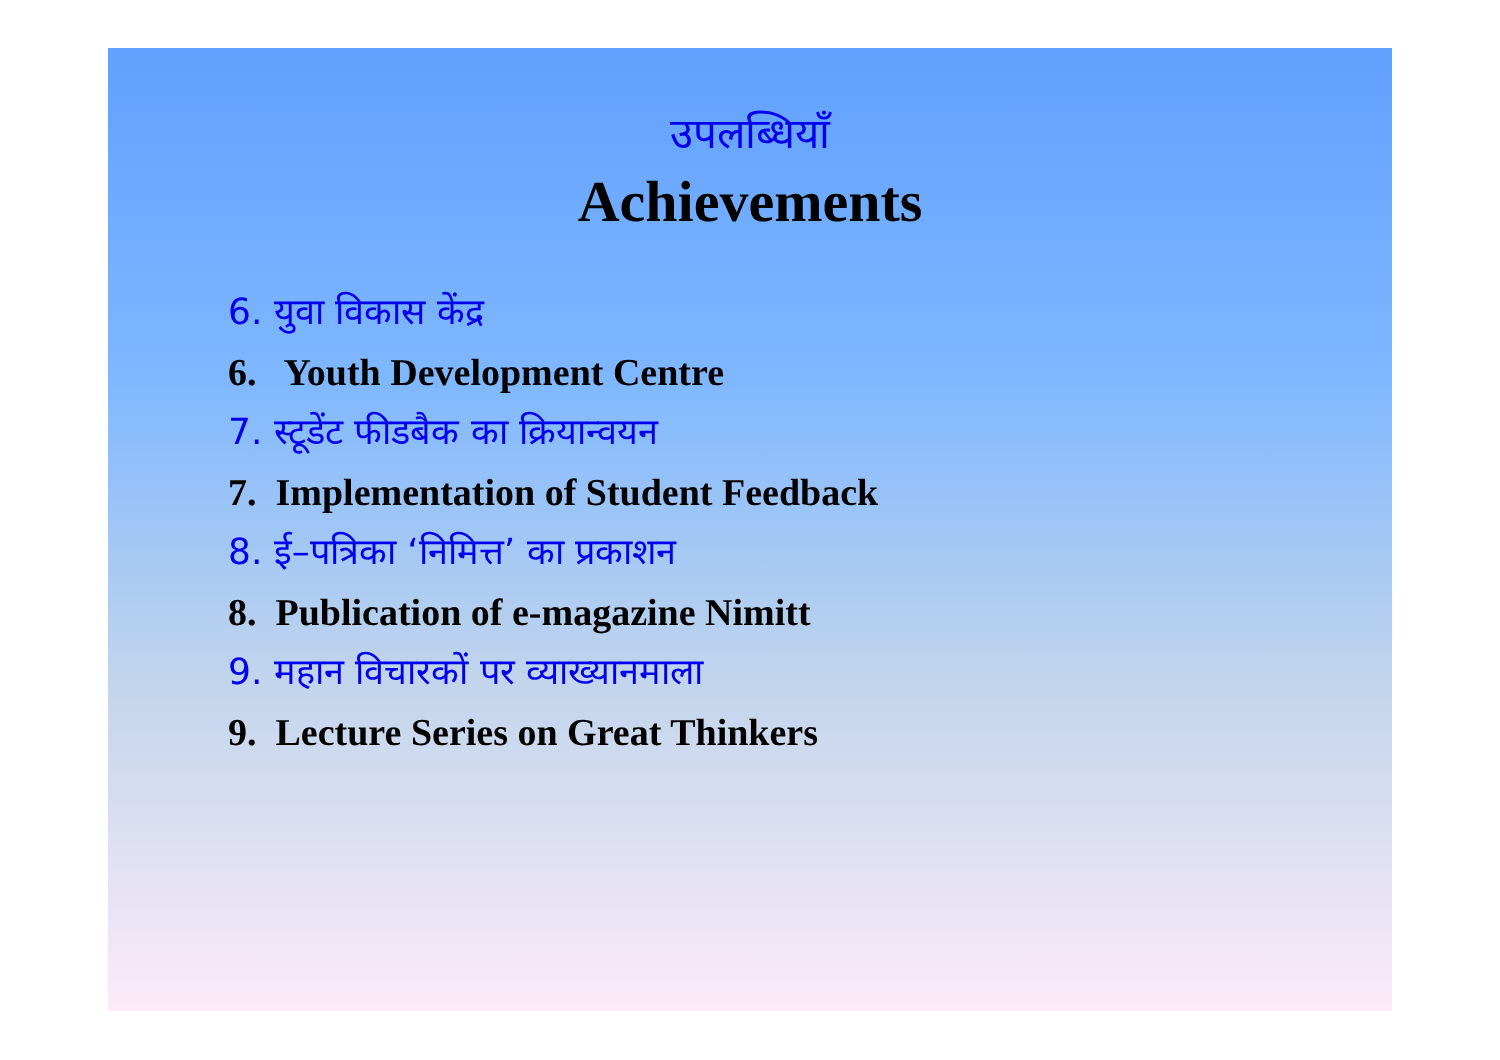उपलब्धियाँ
Achievements
6. युवा विकास केंद्र
6. Youth Development Centre
7. स्टूडेंट फीडबैक का क्रियान्वयन
7. Implementation of Student Feedback
8. ई–पत्रिका ‘निमित्त’ का प्रकाशन
8. Publication of e-magazine Nimitt
9. महान विचारकों पर व्याख्यानमाला
9. Lecture Series on Great Thinkers